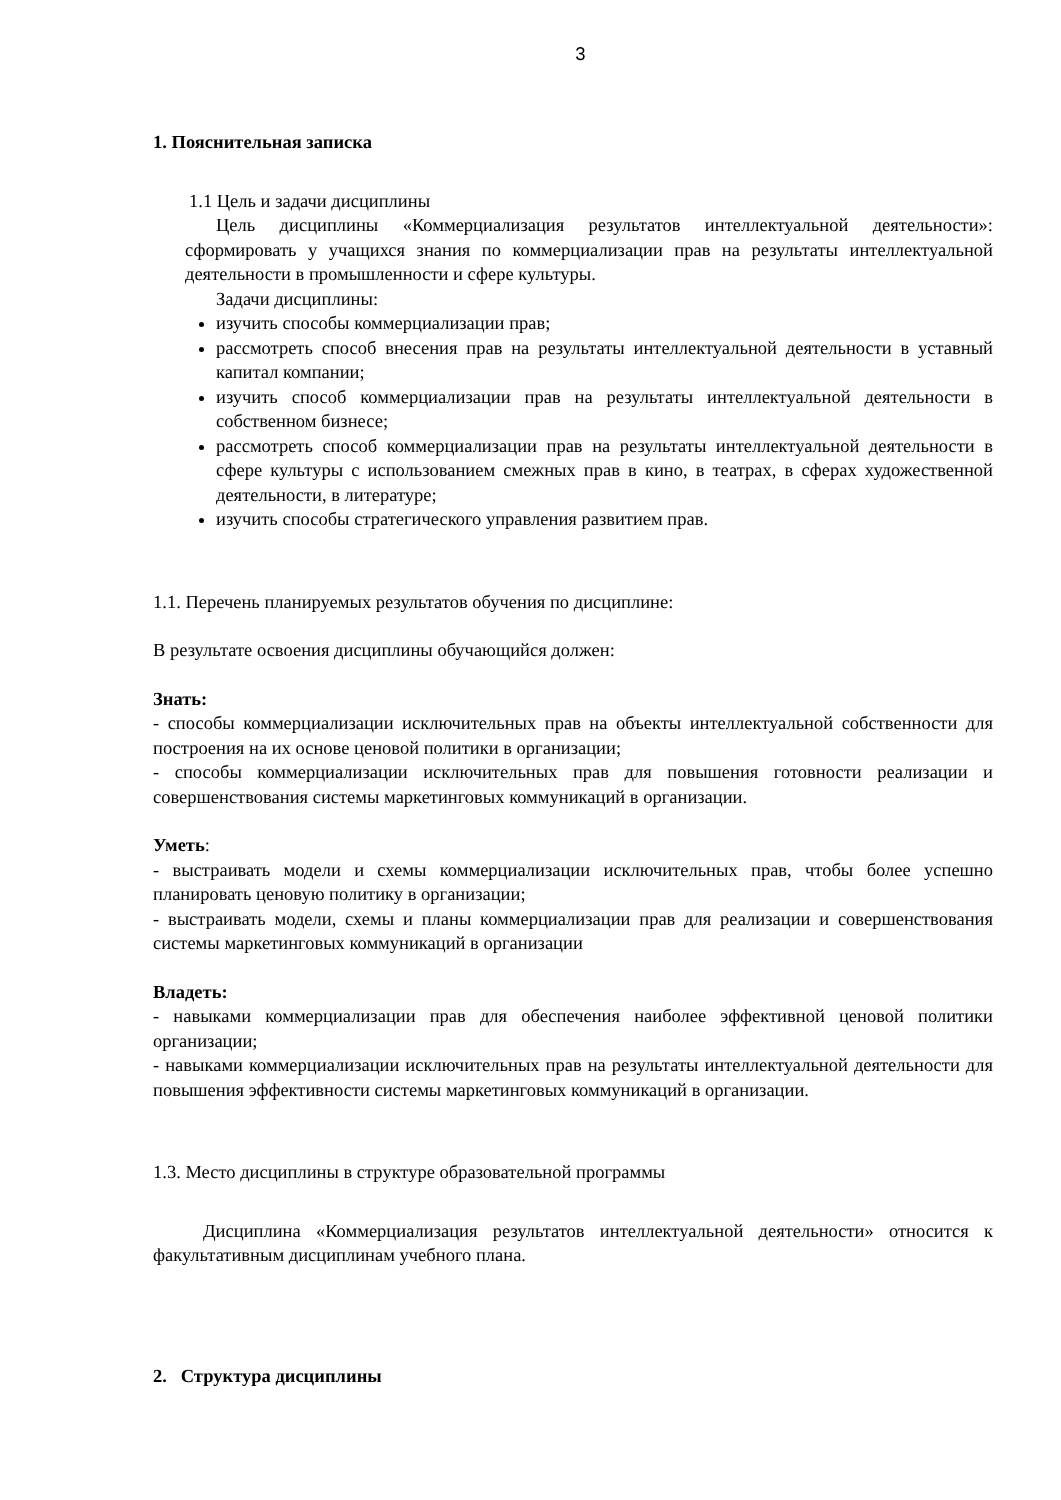3
1. Пояснительная записка
1.1 Цель и задачи дисциплины
Цель дисциплины «Коммерциализация результатов интеллектуальной деятельности»: сформировать у учащихся знания по коммерциализации прав на результаты интеллектуальной деятельности в промышленности и сфере культуры.
Задачи дисциплины:
изучить способы коммерциализации прав;
рассмотреть способ внесения прав на результаты интеллектуальной деятельности в уставный капитал компании;
изучить способ коммерциализации прав на результаты интеллектуальной деятельности в собственном бизнесе;
рассмотреть способ коммерциализации прав на результаты интеллектуальной деятельности в сфере культуры с использованием смежных прав в кино, в театрах, в сферах художественной деятельности, в литературе;
изучить способы стратегического управления развитием прав.
1.1. Перечень планируемых результатов обучения по дисциплине:
В результате освоения дисциплины обучающийся должен:
Знать:
- способы коммерциализации исключительных прав на объекты интеллектуальной собственности для построения на их основе ценовой политики в организации;
- способы коммерциализации исключительных прав для повышения готовности реализации и совершенствования системы маркетинговых коммуникаций в организации.
Уметь:
- выстраивать модели и схемы коммерциализации исключительных прав, чтобы более успешно планировать ценовую политику в организации;
- выстраивать модели, схемы и планы коммерциализации прав для реализации и совершенствования системы маркетинговых коммуникаций в организации
Владеть:
- навыками коммерциализации прав для обеспечения наиболее эффективной ценовой политики организации;
- навыками коммерциализации исключительных прав на результаты интеллектуальной деятельности для повышения эффективности системы маркетинговых коммуникаций в организации.
1.3. Место дисциплины в структуре образовательной программы
Дисциплина «Коммерциализация результатов интеллектуальной деятельности» относится к факультативным дисциплинам учебного плана.
2. Структура дисциплины